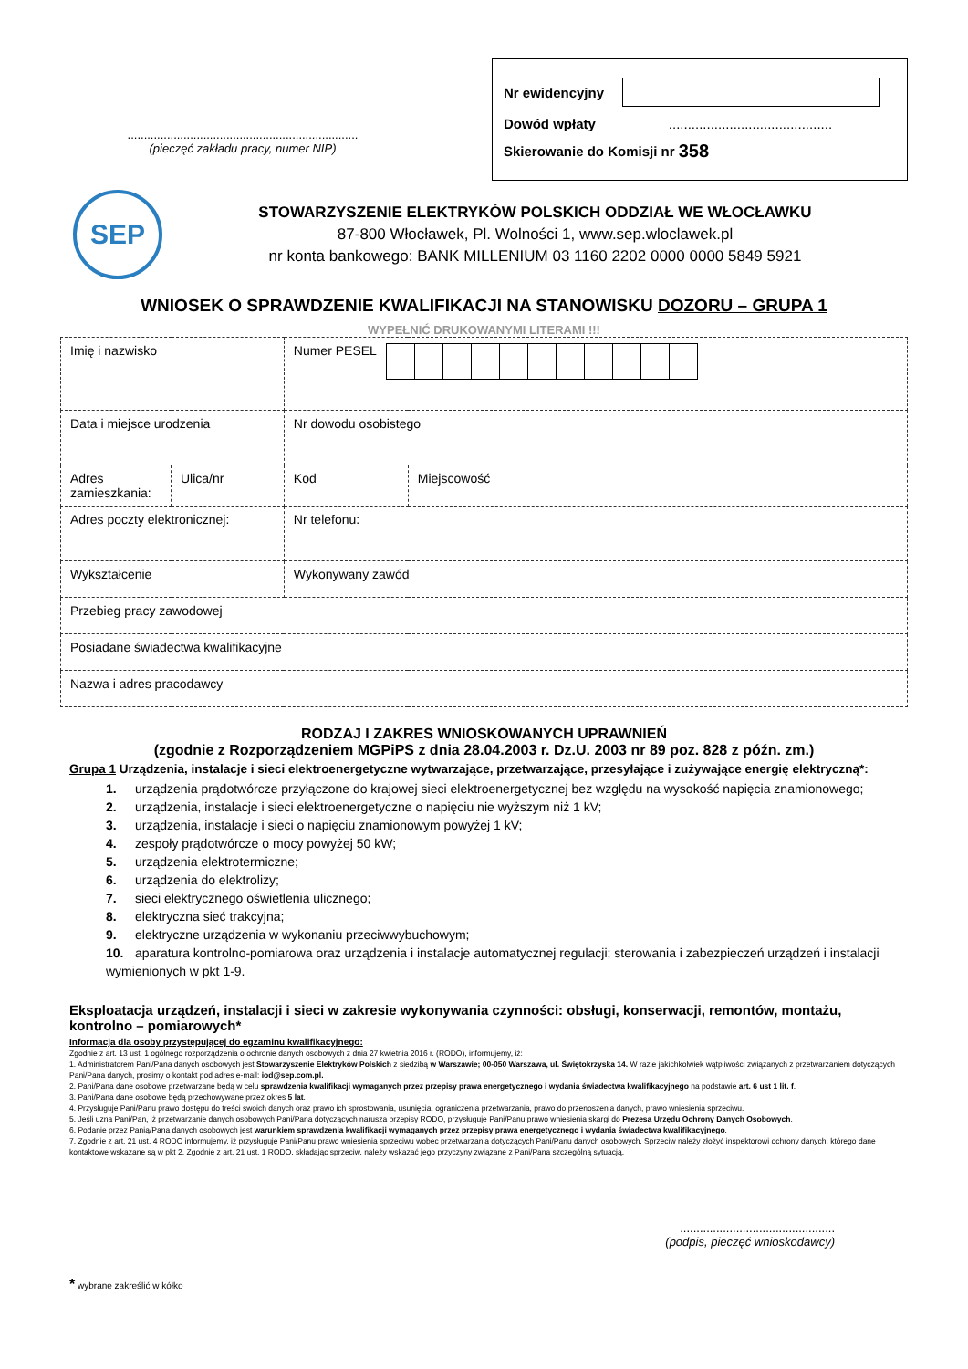......................................................................
(pieczęć zakładu pracy, numer NIP)
Nr ewidencyjny
Dowód wpłaty ...........................................
Skierowanie do Komisji nr 358
SEP
STOWARZYSZENIE ELEKTRYKÓW POLSKICH ODDZIAŁ WE WŁOCŁAWKU
87-800 Włocławek, Pl. Wolności 1, www.sep.wloclawek.pl
nr konta bankowego: BANK MILLENIUM 03 1160 2202 0000 0000 5849 5921
WNIOSEK O SPRAWDZENIE KWALIFIKACJI NA STANOWISKU DOZORU – GRUPA 1
WYPEŁNIĆ DRUKOWANYMI LITERAMI !!!
| Imię i nazwisko | | Numer PESEL | |
| Data i miejsce urodzenia | | Nr dowodu osobistego | |
| Adres zamieszkania: | Ulica/nr | Kod | Miejscowość |
| Adres poczty elektronicznej: | | Nr telefonu: | |
| Wykształcenie | | Wykonywany zawód | |
| Przebieg pracy zawodowej | | | |
| Posiadane świadectwa kwalifikacyjne | | | |
| Nazwa i adres pracodawcy | | | |
RODZAJ I ZAKRES WNIOSKOWANYCH UPRAWNIEŃ
(zgodnie z Rozporządzeniem MGPiPS z dnia 28.04.2003 r. Dz.U. 2003 nr 89 poz. 828 z późn. zm.)
Grupa 1 Urządzenia, instalacje i sieci elektroenergetyczne wytwarzające, przetwarzające, przesyłające i zużywające energię elektryczną*:
1. urządzenia prądotwórcze przyłączone do krajowej sieci elektroenergetycznej bez względu na wysokość napięcia znamionowego;
2. urządzenia, instalacje i sieci elektroenergetyczne o napięciu nie wyższym niż 1 kV;
3. urządzenia, instalacje i sieci o napięciu znamionowym powyżej 1 kV;
4. zespoły prądotwórcze o mocy powyżej 50 kW;
5. urządzenia elektrotermiczne;
6. urządzenia do elektrolizy;
7. sieci elektrycznego oświetlenia ulicznego;
8. elektryczna sieć trakcyjna;
9. elektryczne urządzenia w wykonaniu przeciwwybuchowym;
10. aparatura kontrolno-pomiarowa oraz urządzenia i instalacje automatycznej regulacji; sterowania i zabezpieczeń urządzeń i instalacji wymienionych w pkt 1-9.
Eksploatacja urządzeń, instalacji i sieci w zakresie wykonywania czynności: obsługi, konserwacji, remontów, montażu, kontrolno – pomiarowych*
Informacja dla osoby przystępującej do egzaminu kwalifikacyjnego:
Zgodnie z art. 13 ust. 1 ogólnego rozporządzenia o ochronie danych osobowych z dnia 27 kwietnia 2016 r. (RODO), informujemy, iż:
1. Administratorem Pani/Pana danych osobowych jest Stowarzyszenie Elektryków Polskich z siedzibą w Warszawie; 00-050 Warszawa, ul. Świętokrzyska 14. W razie jakichkolwiek wątpliwości związanych z przetwarzaniem dotyczących Pani/Pana danych, prosimy o kontakt pod adres e-mail: iod@sep.com.pl.
2. Pani/Pana dane osobowe przetwarzane będą w celu sprawdzenia kwalifikacji wymaganych przez przepisy prawa energetycznego i wydania świadectwa kwalifikacyjnego na podstawie art. 6 ust 1 lit. f.
3. Pani/Pana dane osobowe będą przechowywane przez okres 5 lat.
4. Przysługuje Pani/Panu prawo dostępu do treści swoich danych oraz prawo ich sprostowania, usunięcia, ograniczenia przetwarzania, prawo do przenoszenia danych, prawo wniesienia sprzeciwu.
5. Jeśli uzna Pani/Pan, iż przetwarzanie danych osobowych Pani/Pana dotyczących narusza przepisy RODO, przysługuje Pani/Panu prawo wniesienia skargi do Prezesa Urzędu Ochrony Danych Osobowych.
6. Podanie przez Panią/Pana danych osobowych jest warunkiem sprawdzenia kwalifikacji wymaganych przez przepisy prawa energetycznego i wydania świadectwa kwalifikacyjnego.
7. Zgodnie z art. 21 ust. 4 RODO informujemy, iż przysługuje Pani/Panu prawo wniesienia sprzeciwu wobec przetwarzania dotyczących Pani/Panu danych osobowych. Sprzeciw należy złożyć inspektorowi ochrony danych, którego dane kontaktowe wskazane są w pkt 2. Zgodnie z art. 21 ust. 1 RODO, składając sprzeciw, należy wskazać jego przyczyny związane z Pani/Pana szczególną sytuacją.
...............................................
(podpis, pieczęć wnioskodawcy)
* wybrane zakreślić w kółko